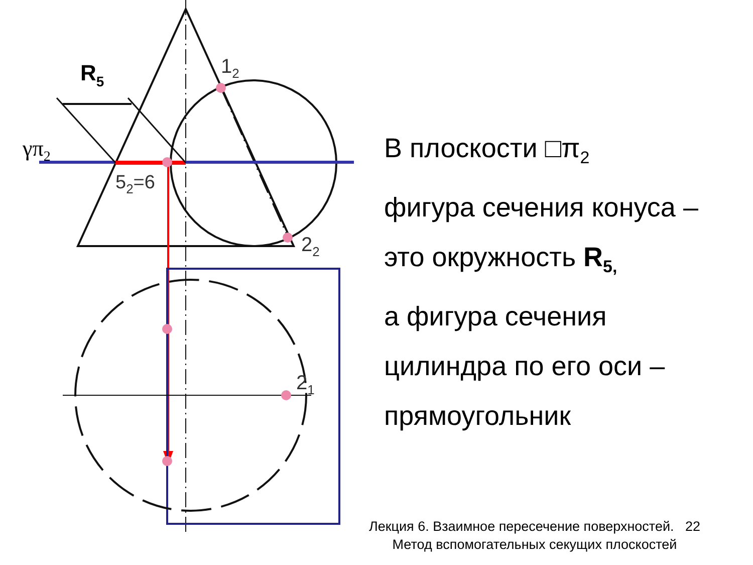R5
γπ2
52=6
12
22
21
В плоскости □π<sub>2</sub>
фигура сечения конуса –
это окружность R<sub>5,</sub>
а фигура сечения
цилиндра по его оси –
прямоугольник
Лекция 6. Взаимное пересечение поверхностей. 22
Метод вспомогательных секущих плоскостей